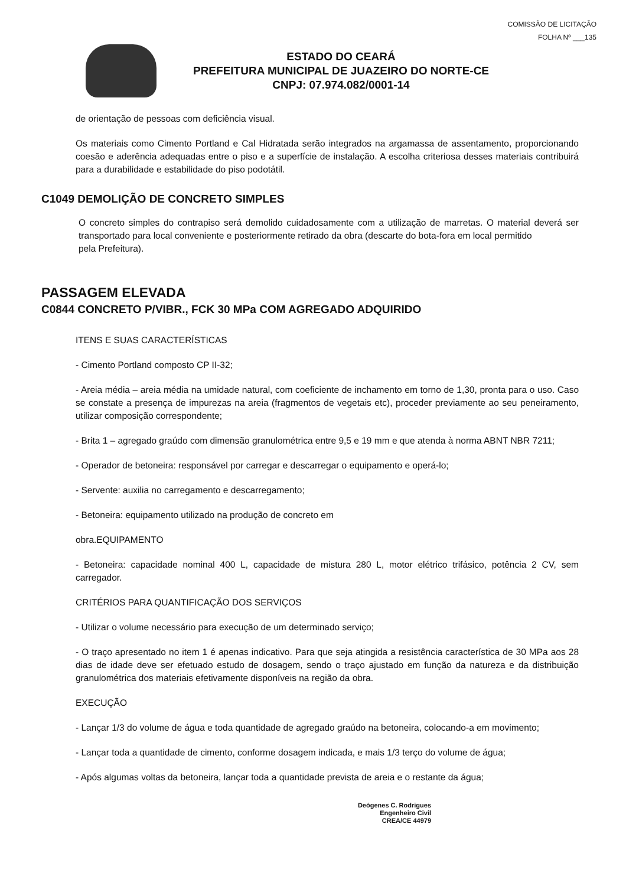COMISSÃO DE LICITAÇÃO
FOLHA Nº ___135
ESTADO DO CEARÁ
PREFEITURA MUNICIPAL DE JUAZEIRO DO NORTE-CE
CNPJ: 07.974.082/0001-14
de orientação de pessoas com deficiência visual.
Os materiais como Cimento Portland e Cal Hidratada serão integrados na argamassa de assentamento, proporcionando coesão e aderência adequadas entre o piso e a superfície de instalação. A escolha criteriosa desses materiais contribuirá para a durabilidade e estabilidade do piso podotátil.
C1049 DEMOLIÇÃO DE CONCRETO SIMPLES
O concreto simples do contrapiso será demolido cuidadosamente com a utilização de marretas. O material deverá ser transportado para local conveniente e posteriormente retirado da obra (descarte do bota-fora em local permitido
pela Prefeitura).
PASSAGEM ELEVADA
C0844 CONCRETO P/VIBR., FCK 30 MPa COM AGREGADO ADQUIRIDO
ITENS E SUAS CARACTERÍSTICAS
- Cimento Portland composto CP II-32;
- Areia média – areia média na umidade natural, com coeficiente de inchamento em torno de 1,30, pronta para o uso. Caso se constate a presença de impurezas na areia (fragmentos de vegetais etc), proceder previamente ao seu peneiramento, utilizar composição correspondente;
- Brita 1 – agregado graúdo com dimensão granulométrica entre 9,5 e 19 mm e que atenda à norma ABNT NBR 7211;
- Operador de betoneira: responsável por carregar e descarregar o equipamento e operá-lo;
- Servente: auxilia no carregamento e descarregamento;
- Betoneira: equipamento utilizado na produção de concreto em
obra.EQUIPAMENTO
- Betoneira: capacidade nominal 400 L, capacidade de mistura 280 L, motor elétrico trifásico, potência 2 CV, sem carregador.
CRITÉRIOS PARA QUANTIFICAÇÃO DOS SERVIÇOS
- Utilizar o volume necessário para execução de um determinado serviço;
- O traço apresentado no item 1 é apenas indicativo. Para que seja atingida a resistência característica de 30 MPa aos 28 dias de idade deve ser efetuado estudo de dosagem, sendo o traço ajustado em função da natureza e da distribuição granulométrica dos materiais efetivamente disponíveis na região da obra.
EXECUÇÃO
- Lançar 1/3 do volume de água e toda quantidade de agregado graúdo na betoneira, colocando-a em movimento;
- Lançar toda a quantidade de cimento, conforme dosagem indicada, e mais 1/3 terço do volume de água;
- Após algumas voltas da betoneira, lançar toda a quantidade prevista de areia e o restante da água;
Deógenes C. Rodrigues
Engenheiro Civil
CREA/CE 44979